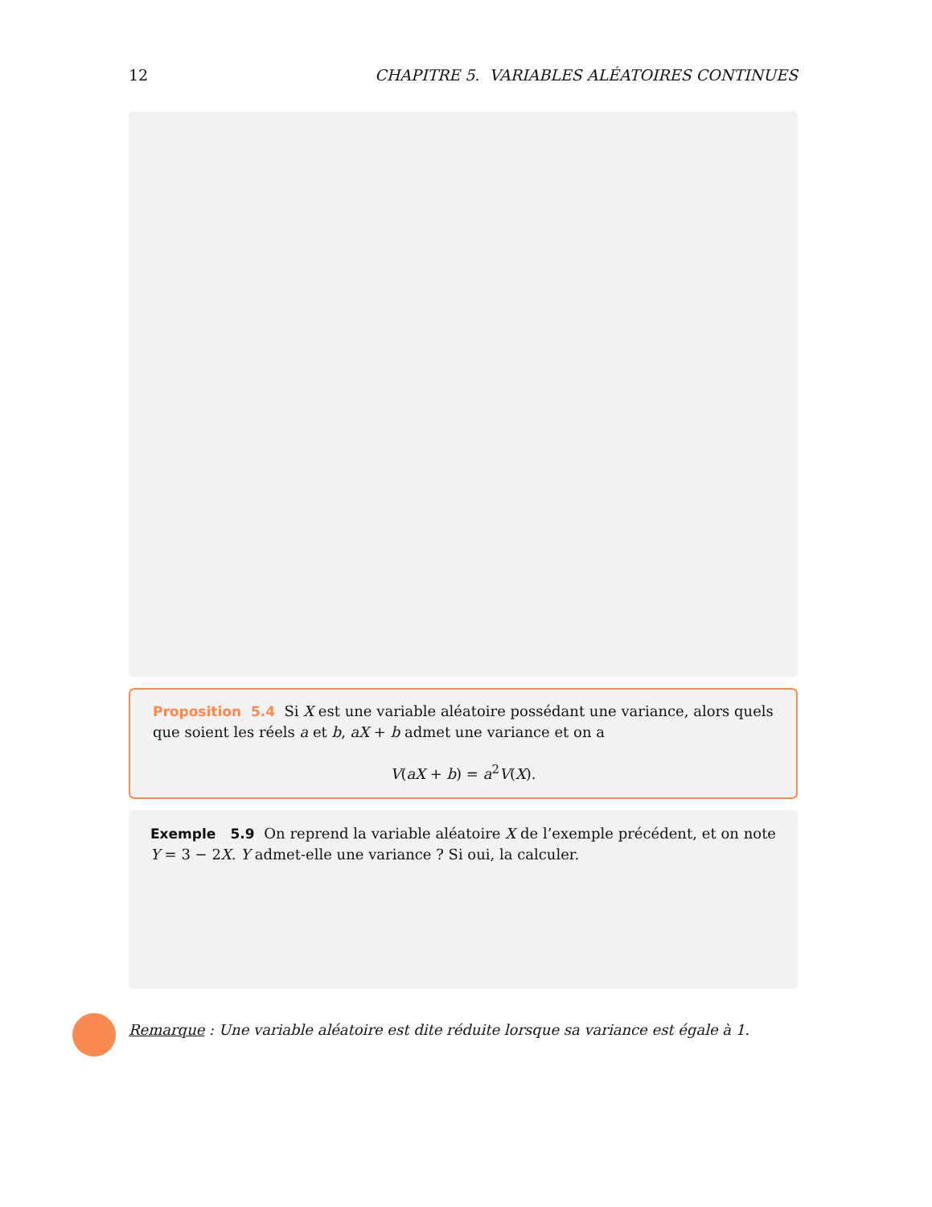12 CHAPITRE 5. VARIABLES ALÉATOIRES CONTINUES
Proposition 5.4 Si X est une variable aléatoire possédant une variance, alors quels que soient les réels a et b, aX + b admet une variance et on a
V(aX + b) = a<sup>2</sup>V(X).
Exemple 5.9 On reprend la variable aléatoire X de l’exemple précédent, et on note Y = 3 − 2X. Y admet-elle une variance ? Si oui, la calculer.
Remarque : Une variable aléatoire est dite réduite lorsque sa variance est égale à 1.